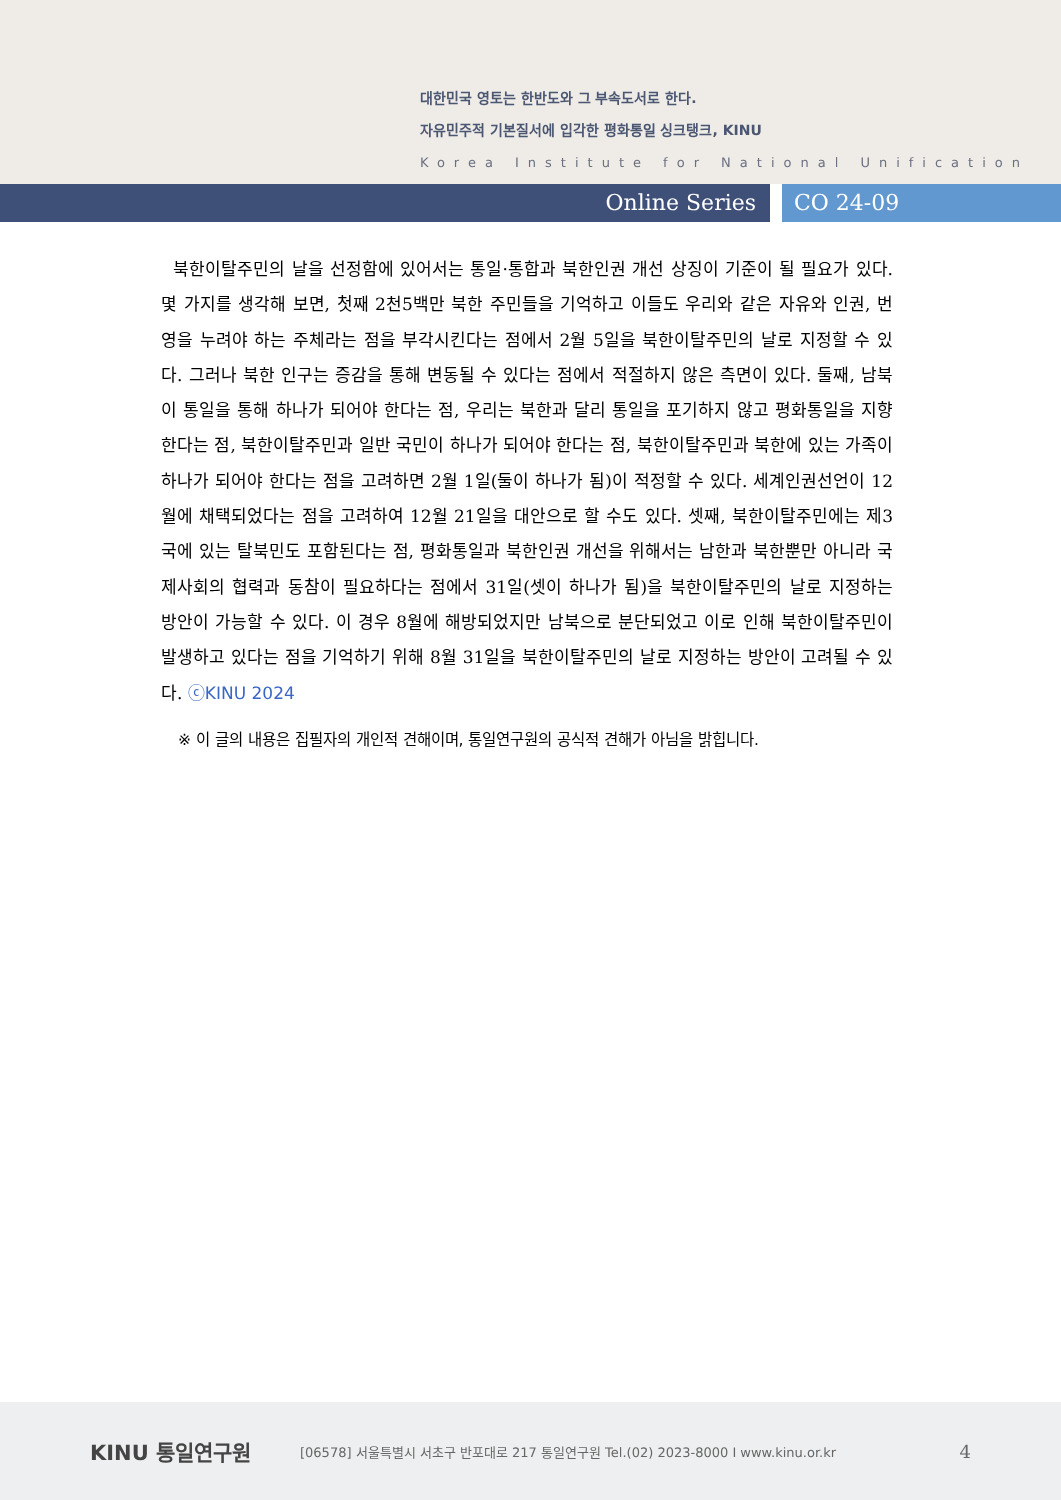대한민국 영토는 한반도와 그 부속도서로 한다.
자유민주적 기본질서에 입각한 평화통일 싱크탱크, KINU
Korea Institute for National Unification
Online Series CO 24-09
북한이탈주민의 날을 선정함에 있어서는 통일·통합과 북한인권 개선 상징이 기준이 될 필요가 있다. 몇 가지를 생각해 보면, 첫째 2천5백만 북한 주민들을 기억하고 이들도 우리와 같은 자유와 인권, 번영을 누려야 하는 주체라는 점을 부각시킨다는 점에서 2월 5일을 북한이탈주민의 날로 지정할 수 있다. 그러나 북한 인구는 증감을 통해 변동될 수 있다는 점에서 적절하지 않은 측면이 있다. 둘째, 남북이 통일을 통해 하나가 되어야 한다는 점, 우리는 북한과 달리 통일을 포기하지 않고 평화통일을 지향한다는 점, 북한이탈주민과 일반 국민이 하나가 되어야 한다는 점, 북한이탈주민과 북한에 있는 가족이 하나가 되어야 한다는 점을 고려하면 2월 1일(둘이 하나가 됨)이 적정할 수 있다. 세계인권선언이 12월에 채택되었다는 점을 고려하여 12월 21일을 대안으로 할 수도 있다. 셋째, 북한이탈주민에는 제3국에 있는 탈북민도 포함된다는 점, 평화통일과 북한인권 개선을 위해서는 남한과 북한뿐만 아니라 국제사회의 협력과 동참이 필요하다는 점에서 31일(셋이 하나가 됨)을 북한이탈주민의 날로 지정하는 방안이 가능할 수 있다. 이 경우 8월에 해방되었지만 남북으로 분단되었고 이로 인해 북한이탈주민이 발생하고 있다는 점을 기억하기 위해 8월 31일을 북한이탈주민의 날로 지정하는 방안이 고려될 수 있다. ⓒKINU 2024
※ 이 글의 내용은 집필자의 개인적 견해이며, 통일연구원의 공식적 견해가 아님을 밝힙니다.
KINU 통일연구원
[06578] 서울특별시 서초구 반포대로 217 통일연구원 Tel.(02) 2023-8000 I www.kinu.or.kr
4